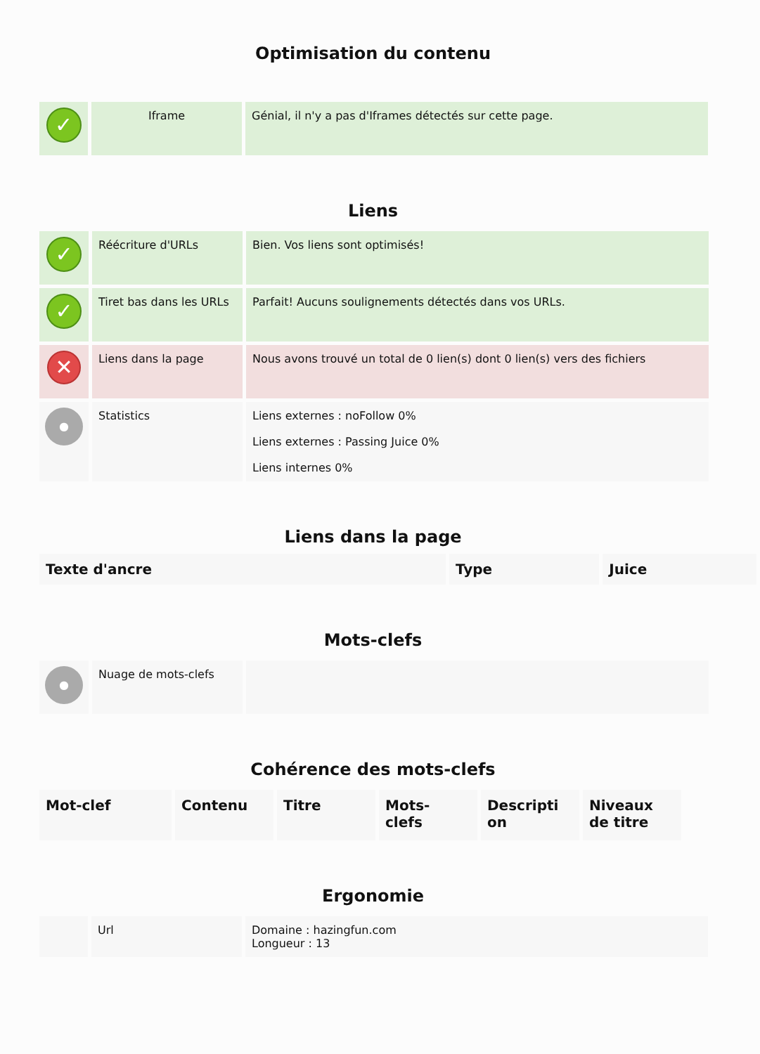Optimisation du contenu
| ✓ | Iframe | Génial, il n'y a pas d'Iframes détectés sur cette page. |
Liens
| ✓ | Réécriture d'URLs | Bien. Vos liens sont optimisés! |
| ✓ | Tiret bas dans les URLs | Parfait! Aucuns soulignements détectés dans vos URLs. |
| ✕ | Liens dans la page | Nous avons trouvé un total de 0 lien(s) dont 0 lien(s) vers des fichiers |
| ● | Statistics | Liens externes : noFollow 0% Liens externes : Passing Juice 0% Liens internes 0% |
Liens dans la page
| Texte d'ancre | Type | Juice |
| --- | --- | --- |
Mots-clefs
| ● | Nuage de mots-clefs | |
Cohérence des mots-clefs
| Mot-clef | Contenu | Titre | Mots- clefs | Descripti on | Niveaux de titre |
| --- | --- | --- | --- | --- | --- |
Ergonomie
| | Url | Domaine : hazingfun.com Longueur : 13 |